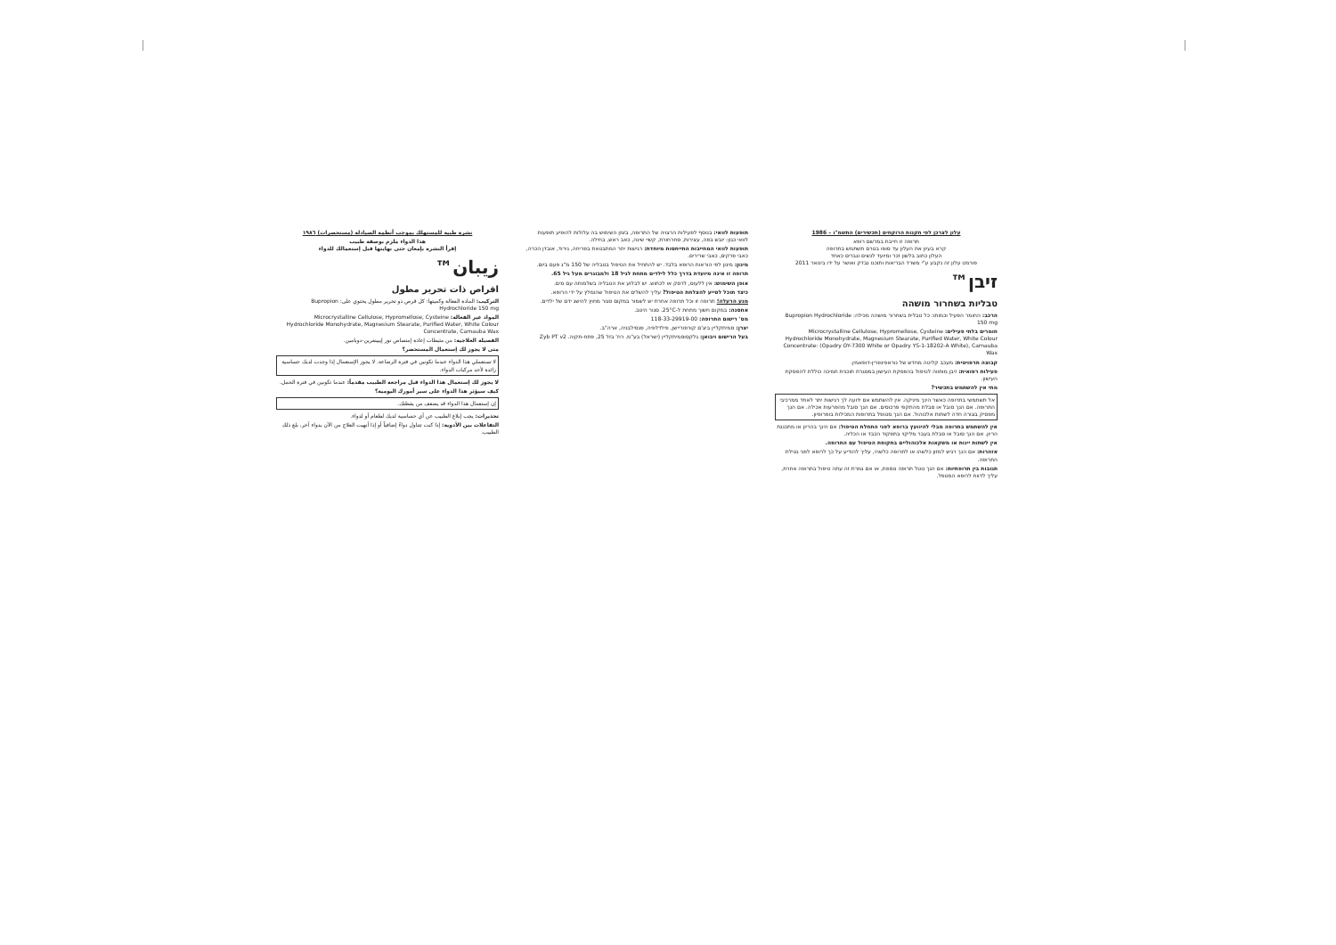עלון לצרכן לפי תקנות הרוקחים (תכשירים) התשמ"ו – 1986
תרופה זו חייבת במרשם רופא
קרא בעיון את העלון עד סופו בטרם תשתמש בתרופה
העלון כתוב בלשון זכר ומיועד לנשים וגברים כאחד
פורמט עלון זה נקבע ע"י משרד הבריאות ותוכנו נבדק ואושר על ידו בינואר 2011
זיבן™
טבליות בשחרור מושהה
הרכב: החומר הפעיל וכמותו: כל טבלית בשחרור מושהה מכילה: Bupropion Hydrochloride 150 mg
חומרים בלתי פעילים: Microcrystalline Cellulose, Hypromellose, Cysteine Hydrochloride Monohydrate, Magnesium Stearate, Purified Water, White Colour Concentrate: (Opadry OY-7300 White or Opadry YS-1-18202-A White), Carnauba Wax
קבוצה תרפויטית: מעכב קליטה מחדש של נוראפינפרין-דופאמין.
פעילות רפואית: זיבן מותווה לטיפול בהפסקת העישון במסגרת תוכנית תמיכה כוללת להפסקת העישון.
מתי אין להשתמש בתכשיר?
אל תשתמשי בתרופה כאשר הינך מיניקה. אין להשתמש אם ידועה לך רגישות יתר לאחד ממרכיבי התרופה. אם הנך סובל או סבלת מהתקפי פרכוסים. אם הנך סובל מהפרעות אכילה. אם הנך מפסיק בצורה חדה לשתות אלכוהול. אם הנך מטופל בתרופות המכילות בופרופיון.
אין להשתמש בתרופה מבלי להיוועץ ברופא לפני התחלת הטיפול: אם הינך בהריון או מתכננת הריון. אם הנך סובל או סבלת בעבר מליקוי בתפקוד הכבד או הכליה.
אין לשתות יינות או משקאות אלכוהוליים בתקופת הטיפול עם התרופה.
אזהרות: אם הנך רגיש למזון כלשהו או לתרופה כלשהי, עליך להודיע על כך לרופא לפני נטילת התרופה.
תגובות בין תרופתיות: אם הנך נוטל תרופה נוספת, או אם גמרת זה עתה טיפול בתרופה אחרת, עליך לדווח לרופא המטפל.
תופעות לוואי: בנוסף לפעילות הרצויה של התרופה, בזמן השימוש בה עלולות להופיע תופעות לוואי כגון: יובש בפה, עצירות, סחרחורת, קשיי שינה, כאב ראש, בחילה.
תופעות לוואי המחייבות התייחסות מיוחדת: רגישות יתר המתבטאת בפריחה, גירוד, אובדן הכרה, כאבי פרקים, כאבי שרירים.
מינון: מינון לפי הוראות הרופא בלבד. יש להתחיל את הטיפול בטבליה של 150 מ"ג פעם ביום.
תרופה זו אינה מיועדת בדרך כלל לילדים מתחת לגיל 18 ולמבוגרים מעל גיל 65.
אופן השימוש: אין ללעוס, לרסק או לכתוש. יש לבלוע את הטבליה בשלמותה עם מים.
כיצד תוכל לסייע להצלחת הטיפול? עליך להשלים את הטיפול שהומלץ על ידי הרופא.
מנע הרעלה! תרופה זו וכל תרופה אחרת יש לשמור במקום סגור מחוץ להישג ידם של ילדים.
אחסנה: במקום חשוך מתחת ל-25°C. סגור היטב.
מס' רישום התרופה: 118-33-29919-00
יצרן: סמיתקליין ביצ'ם קורפוריישן, פילדלפיה, פנסילבניה, ארה"ב.
בעל הרישום ויבואן: גלקסוסמיתקליין (ישראל) בע"מ. רח' בזל 25, פתח-תקוה. Zyb PT v2
نشرة طبية للمستهلك بموجب أنظمة الصيادلة (مستحضرات) ١٩٨٦
هذا الدواء ملزم بوصفة طبيب
إقرأ النشرة بإمعان حتى نهايتها قبل إستعمالك للدواء
زيبان™
اقراص ذات تحرير مطول
التركيب: المادة الفعالة وكميتها: كل قرص ذو تحرير مطول يحتوي على: Bupropion Hydrochloride 150 mg
المواد غير الفعالة: Microcrystalline Cellulose, Hypromellose, Cysteine Hydrochloride Monohydrate, Magnesium Stearate, Purified Water, White Colour Concentrate, Carnauba Wax
الفصيلة العلاجية: من مثبطات إعادة إمتصاص نور إيبينفرين-دوبامين.
متى لا يجوز لك إستعمال المستحضر؟
لا تستعملي هذا الدواء عندما تكونين في فترة الرضاعة. لا يجوز الإستعمال إذا وجدت لديك حساسية زائدة لأحد مركبات الدواء.
لا يجوز لك إستعمال هذا الدواء قبل مراجعة الطبيب مقدماً: عندما تكونين في فترة الحمل.
كيف سيؤثر هذا الدواء على سير أمورك اليومية؟
إن إستعمال هذا الدواء قد يضعف من يقظتك.
تحذيرات: يجب إبلاغ الطبيب عن أي حساسية لديك لطعام أو لدواء.
التفاعلات بين الأدوية: إذا كنت تتناول دواءً إضافياً أو إذا أنهيت العلاج من الآن بدواء آخر، بلغ ذلك الطبيب.